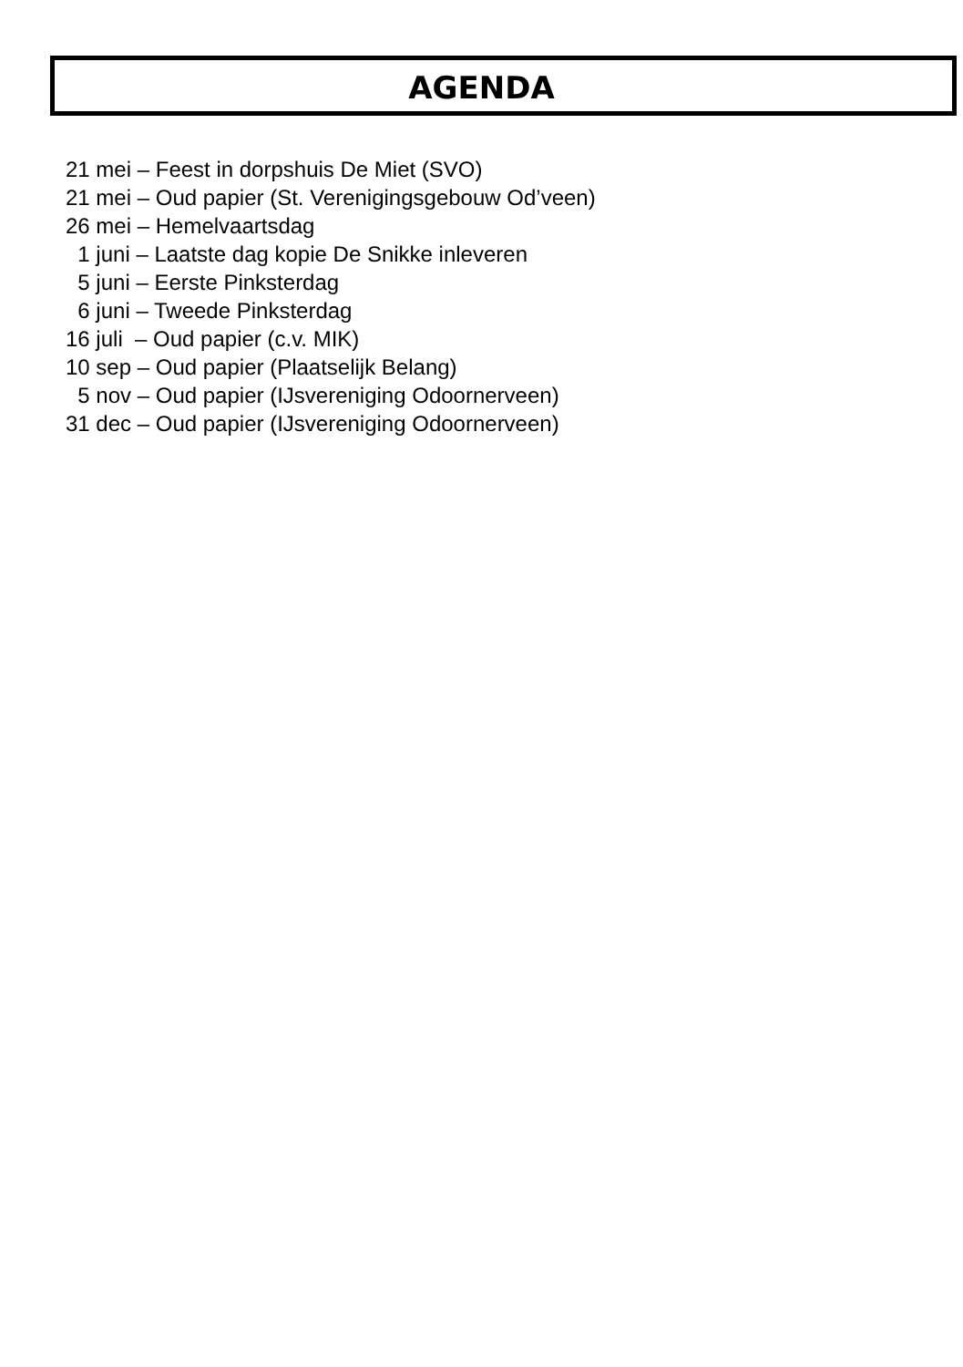AGENDA
21 mei – Feest in dorpshuis De Miet (SVO) 21 mei – Oud papier (St. Verenigingsgebouw Od’veen) 26 mei – Hemelvaartsdag 1 juni – Laatste dag kopie De Snikke inleveren 5 juni – Eerste Pinksterdag 6 juni – Tweede Pinksterdag 16 juli – Oud papier (c.v. MIK) 10 sep – Oud papier (Plaatselijk Belang) 5 nov – Oud papier (IJsvereniging Odoornerveen) 31 dec – Oud papier (IJsvereniging Odoornerveen)